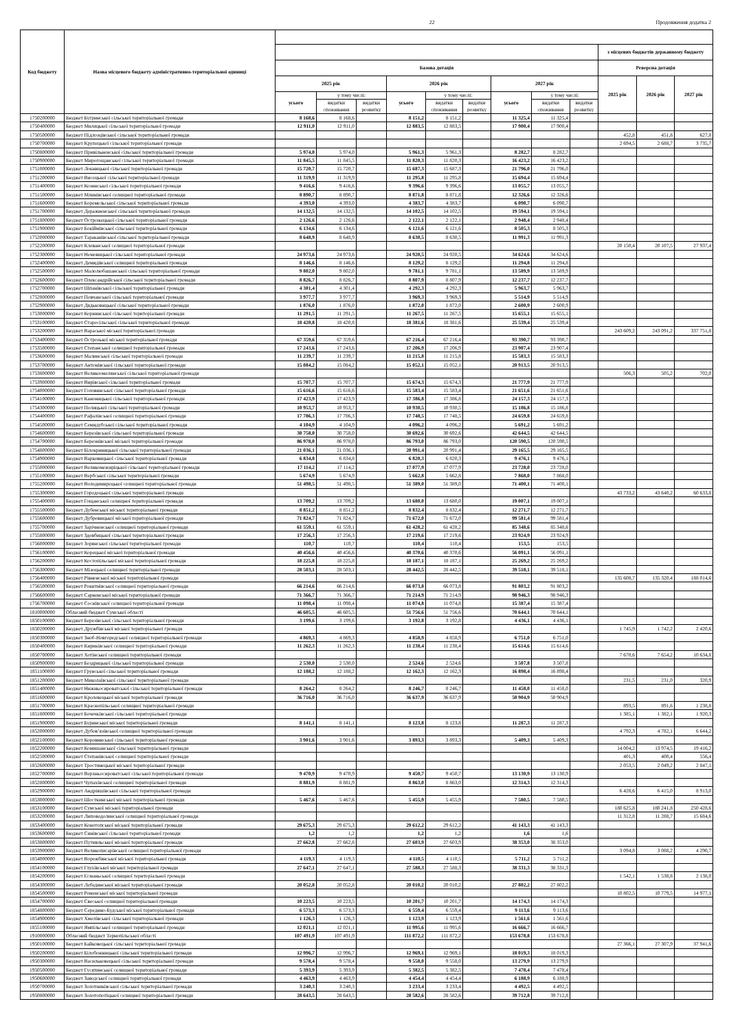22 Продовження додатка 2
| Код бюджету | Назва місцевого бюджету адміністративно-територіальної одиниці | | | | | | | | | | | | |
| --- | --- | --- | --- | --- | --- | --- | --- | --- | --- | --- | --- | --- | --- |
| | | | | | | | | | | | з місцевих бюджетів державному бюджету | | |
| | | Базова дотація | | | | | | | | | Реверсна дотація | | |
| | | 2025 рік | | | 2026 рік | | | 2027 рік | | | 2025 рік | 2026 рік | 2027 рік |
| | | усього | у тому числі: | | усього | у тому числі: | | усього | у тому числі: | | | | |
| | | | видатки споживання | видатки розвитку | | видатки споживання | видатки розвитку | | видатки споживання | видатки розвитку | | | |
| 1750200000 | Бюджет Бугринської сільської територіальної громади | 8 168,6 | 8 168,6 | | 8 151,2 | 8 151,2 | | 11 325,4 | 11 325,4 | | | | |
| 1750400000 | Бюджет Миляцької сільської територіальної громади | 12 911,0 | 12 911,0 | | 12 883,5 | 12 883,5 | | 17 900,4 | 17 900,4 | | | | |
| 1750500000 | Бюджет Підлозцівської сільської територіальної громади | | | | | | | | | | 452,8 | 451,8 | 627,8 |
| 1750700000 | Бюджет Крупецької сільської територіальної громади | | | | | | | | | | 2 694,5 | 2 688,7 | 3 735,7 |
| 1750800000 | Бюджет Привільненської сільської територіальної громади | 5 974,0 | 5 974,0 | | 5 961,3 | 5 961,3 | | 8 282,7 | 8 282,7 | | | | |
| 1750900000 | Бюджет Мирогощанської сільської територіальної громади | 11 845,5 | 11 845,5 | | 11 820,3 | 11 820,3 | | 16 423,2 | 16 423,2 | | | | |
| 1751000000 | Бюджет Локницької сільської територіальної громади | 15 720,7 | 15 720,7 | | 15 687,3 | 15 687,3 | | 21 796,0 | 21 796,0 | | | | |
| 1751200000 | Бюджет Висоцької сільської територіальної громади | 11 319,9 | 11 319,9 | | 11 295,8 | 11 295,8 | | 15 694,4 | 15 694,4 | | | | |
| 1751400000 | Бюджет Козинської сільської територіальної громади | 9 416,6 | 9 416,6 | | 9 396,6 | 9 396,6 | | 13 055,7 | 13 055,7 | | | | |
| 1751500000 | Бюджет Млинівської селищної територіальної громади | 8 890,7 | 8 890,7 | | 8 871,8 | 8 871,8 | | 12 326,6 | 12 326,6 | | | | |
| 1751600000 | Бюджет Боремельської сільської територіальної громади | 4 393,0 | 4 393,0 | | 4 383,7 | 4 383,7 | | 6 090,7 | 6 090,7 | | | | |
| 1751700000 | Бюджет Деражненської сільської територіальної громади | 14 132,5 | 14 132,5 | | 14 102,5 | 14 102,5 | | 19 594,1 | 19 594,1 | | | | |
| 1751800000 | Бюджет Острожецької сільської територіальної громади | 2 126,6 | 2 126,6 | | 2 122,1 | 2 122,1 | | 2 948,4 | 2 948,4 | | | | |
| 1751900000 | Бюджет Бокіймівської сільської територіальної громади | 6 134,6 | 6 134,6 | | 6 121,6 | 6 121,6 | | 8 505,3 | 8 505,3 | | | | |
| 1752000000 | Бюджет Тараканівської сільської територіальної громади | 8 648,9 | 8 648,9 | | 8 630,5 | 8 630,5 | | 11 991,3 | 11 991,3 | | | | |
| 1752200000 | Бюджет Клеванської селищної територіальної громади | | | | | | | | | | 20 150,4 | 20 107,5 | 27 937,4 |
| 1752300000 | Бюджет Немовицької сільської територіальної громади | 24 973,6 | 24 973,6 | | 24 920,5 | 24 920,5 | | 34 624,6 | 34 624,6 | | | | |
| 1752400000 | Бюджет Демидівської селищної територіальної громади | 8 146,6 | 8 146,6 | | 8 129,2 | 8 129,2 | | 11 294,8 | 11 294,8 | | | | |
| 1752500000 | Бюджет Малолюбашанської сільської територіальної громади | 9 802,0 | 9 802,0 | | 9 781,1 | 9 781,1 | | 13 589,9 | 13 589,9 | | | | |
| 1752600000 | Бюджет Олександрійської сільської територіальної громади | 8 826,7 | 8 826,7 | | 8 807,9 | 8 807,9 | | 12 237,7 | 12 237,7 | | | | |
| 1752700000 | Бюджет Шпанівської сільської територіальної громади | 4 301,4 | 4 301,4 | | 4 292,3 | 4 292,3 | | 5 963,7 | 5 963,7 | | | | |
| 1752800000 | Бюджет Повчанської сільської територіальної громади | 3 977,7 | 3 977,7 | | 3 969,3 | 3 969,3 | | 5 514,9 | 5 514,9 | | | | |
| 1752900000 | Бюджет Дядьковицької сільської територіальної громади | 1 876,0 | 1 876,0 | | 1 872,0 | 1 872,0 | | 2 600,9 | 2 600,9 | | | | |
| 1753000000 | Бюджет Корнинської сільської територіальної громади | 11 291,5 | 11 291,5 | | 11 267,5 | 11 267,5 | | 15 655,1 | 15 655,1 | | | | |
| 1753100000 | Бюджет Старосільської сільської територіальної громади | 18 420,8 | 18 420,8 | | 18 381,6 | 18 381,6 | | 25 539,4 | 25 539,4 | | | | |
| 1753200000 | Бюджет Вараської міської територіальної громади | | | | | | | | | | 243 609,2 | 243 091,2 | 337 751,8 |
| 1753400000 | Бюджет Острозької міської територіальної громади | 67 359,6 | 67 359,6 | | 67 216,4 | 67 216,4 | | 93 390,7 | 93 390,7 | | | | |
| 1753500000 | Бюджет Степанської селищної територіальної громади | 17 243,6 | 17 243,6 | | 17 206,9 | 17 206,9 | | 23 907,4 | 23 907,4 | | | | |
| 1753600000 | Бюджет Малинської сільської територіальної громади | 11 239,7 | 11 239,7 | | 11 215,8 | 11 215,8 | | 15 583,3 | 15 583,3 | | | | |
| 1753700000 | Бюджет Антонівської сільської територіальної громади | 15 084,2 | 15 084,2 | | 15 052,1 | 15 052,1 | | 20 913,5 | 20 913,5 | | | | |
| 1753800000 | Бюджет Великоомелянської сільської територіальної громади | | | | | | | | | | 506,3 | 505,2 | 702,0 |
| 1753900000 | Бюджет Вирівської сільської територіальної громади | 15 707,7 | 15 707,7 | | 15 674,3 | 15 674,3 | | 21 777,9 | 21 777,9 | | | | |
| 1754000000 | Бюджет Головинської сільської територіальної громади | 15 616,6 | 15 616,6 | | 15 583,4 | 15 583,4 | | 21 651,6 | 21 651,6 | | | | |
| 1754100000 | Бюджет Каноницької сільської територіальної громади | 17 423,9 | 17 423,9 | | 17 386,8 | 17 386,8 | | 24 157,3 | 24 157,3 | | | | |
| 1754300000 | Бюджет Полицької сільської територіальної громади | 10 953,7 | 10 953,7 | | 10 930,5 | 10 930,5 | | 15 186,8 | 15 186,8 | | | | |
| 1754400000 | Бюджет Рафалівської селищної територіальної громади | 17 786,3 | 17 786,3 | | 17 748,5 | 17 748,5 | | 24 659,8 | 24 659,8 | | | | |
| 1754500000 | Бюджет Семидубської сільської територіальної громади | 4 104,9 | 4 104,9 | | 4 096,2 | 4 096,2 | | 5 691,2 | 5 691,2 | | | | |
| 1754600000 | Бюджет Березівської сільської територіальної громади | 30 758,0 | 30 758,0 | | 30 692,6 | 30 692,6 | | 42 644,5 | 42 644,5 | | | | |
| 1754700000 | Бюджет Березнівської міської територіальної громади | 86 978,0 | 86 978,0 | | 86 793,0 | 86 793,0 | | 120 590,5 | 120 590,5 | | | | |
| 1754800000 | Бюджет Білокриницької сільської територіальної громади | 21 036,1 | 21 036,1 | | 20 991,4 | 20 991,4 | | 29 165,5 | 29 165,5 | | | | |
| 1754900000 | Бюджет Варковицької сільської територіальної громади | 6 834,8 | 6 834,8 | | 6 820,3 | 6 820,3 | | 9 476,1 | 9 476,1 | | | | |
| 1755000000 | Бюджет Великомежиріцької сільської територіальної громади | 17 114,2 | 17 114,2 | | 17 077,9 | 17 077,9 | | 23 728,0 | 23 728,0 | | | | |
| 1755100000 | Бюджет Вербської сільської територіальної громади | 5 674,9 | 5 674,9 | | 5 662,8 | 5 662,8 | | 7 868,0 | 7 868,0 | | | | |
| 1755200000 | Бюджет Володимирецької селищної територіальної громади | 51 498,5 | 51 498,5 | | 51 389,0 | 51 389,0 | | 71 400,1 | 71 400,1 | | | | |
| 1755300000 | Бюджет Городоцької сільської територіальної громади | | | | | | | | | | 43 733,2 | 43 640,2 | 60 633,8 |
| 1755400000 | Бюджет Гощанської селищної територіальної громади | 13 709,2 | 13 709,2 | | 13 680,0 | 13 680,0 | | 19 007,1 | 19 007,1 | | | | |
| 1755500000 | Бюджет Дубенської міської територіальної громади | 8 851,2 | 8 851,2 | | 8 832,4 | 8 832,4 | | 12 271,7 | 12 271,7 | | | | |
| 1755600000 | Бюджет Дубровицької міської територіальної громади | 71 824,7 | 71 824,7 | | 71 672,0 | 71 672,0 | | 99 581,4 | 99 581,4 | | | | |
| 1755700000 | Бюджет Зарічненської селищної територіальної громади | 61 559,1 | 61 559,1 | | 61 428,2 | 61 428,2 | | 85 348,6 | 85 348,6 | | | | |
| 1755800000 | Бюджет Здовбицької сільської територіальної громади | 17 256,3 | 17 256,3 | | 17 219,6 | 17 219,6 | | 23 924,9 | 23 924,9 | | | | |
| 1756000000 | Бюджет Зорянської сільської територіальної громади | 110,7 | 110,7 | | 110,4 | 110,4 | | 153,5 | 153,5 | | | | |
| 1756100000 | Бюджет Корецької міської територіальної громади | 40 456,6 | 40 456,6 | | 40 370,6 | 40 370,6 | | 56 091,1 | 56 091,1 | | | | |
| 1756200000 | Бюджет Костопільської міської територіальної громади | 18 225,8 | 18 225,8 | | 18 187,1 | 18 187,1 | | 25 269,2 | 25 269,2 | | | | |
| 1756300000 | Бюджет Мізоцької селищної територіальної громади | 28 503,1 | 28 503,1 | | 28 442,5 | 28 442,5 | | 39 518,1 | 39 518,1 | | | | |
| 1756400000 | Бюджет Рівненської міської територіальної громади | | | | | | | | | | 135 608,7 | 135 320,4 | 188 014,6 |
| 1756500000 | Бюджет Рокитнівської селищної територіальної громади | 66 214,6 | 66 214,6 | | 66 073,8 | 66 073,8 | | 91 803,2 | 91 803,2 | | | | |
| 1756600000 | Бюджет Сарненської міської територіальної громади | 71 366,7 | 71 366,7 | | 71 214,9 | 71 214,9 | | 98 946,3 | 98 946,3 | | | | |
| 1756700000 | Бюджет Соснівської селищної територіальної громади | 11 098,4 | 11 098,4 | | 11 074,8 | 11 074,8 | | 15 387,4 | 15 387,4 | | | | |
| 1810000000 | Обласний бюджет Сумської області | 46 605,5 | 46 605,5 | | 51 756,6 | 51 756,6 | | 70 644,1 | 70 644,1 | | | | |
| 1850100000 | Бюджет Березівської сільської територіальної громади | 3 199,6 | 3 199,6 | | 3 192,8 | 3 192,8 | | 4 436,1 | 4 436,1 | | | | |
| 1850200000 | Бюджет Дружбівської міської територіальної громади | | | | | | | | | | 1 745,9 | 1 742,2 | 2 420,6 |
| 1850300000 | Бюджет Зноб-Новгородської селищної територіальної громади | 4 869,3 | 4 869,3 | | 4 858,9 | 4 858,9 | | 6 751,0 | 6 751,0 | | | | |
| 1850400000 | Бюджет Кириківської селищної територіальної громади | 11 262,3 | 11 262,3 | | 11 238,4 | 11 238,4 | | 15 614,6 | 15 614,6 | | | | |
| 1850700000 | Бюджет Хотінської селищної територіальної громади | | | | | | | | | | 7 670,6 | 7 654,2 | 10 634,8 |
| 1850900000 | Бюджет Бездрицької сільської територіальної громади | 2 530,0 | 2 530,0 | | 2 524,6 | 2 524,6 | | 3 507,8 | 3 507,8 | | | | |
| 1851100000 | Бюджет Грунської сільської територіальної громади | 12 188,2 | 12 188,2 | | 12 162,3 | 12 162,3 | | 16 898,4 | 16 898,4 | | | | |
| 1851200000 | Бюджет Миколаївської сільської територіальної громади | | | | | | | | | | 231,5 | 231,0 | 320,9 |
| 1851400000 | Бюджет Нижньосироватської сільської територіальної громади | 8 264,2 | 8 264,2 | | 8 246,7 | 8 246,7 | | 11 458,0 | 11 458,0 | | | | |
| 1851600000 | Бюджет Кролевецької міської територіальної громади | 36 716,0 | 36 716,0 | | 36 637,9 | 36 637,9 | | 50 904,9 | 50 904,9 | | | | |
| 1851700000 | Бюджет Краснопільської селищної територіальної громади | | | | | | | | | | 893,5 | 891,6 | 1 238,8 |
| 1851800000 | Бюджет Бочечківської сільської територіальної громади | | | | | | | | | | 1 385,1 | 1 382,1 | 1 920,3 |
| 1851900000 | Бюджет Буринської міської територіальної громади | 8 141,1 | 8 141,1 | | 8 123,8 | 8 123,8 | | 11 287,3 | 11 287,3 | | | | |
| 1852000000 | Бюджет Дубов’язівської селищної територіальної громади | | | | | | | | | | 4 792,3 | 4 782,1 | 6 644,2 |
| 1852100000 | Бюджет Коровинської сільської територіальної громади | 3 901,6 | 3 901,6 | | 3 893,3 | 3 893,3 | | 5 409,3 | 5 409,3 | | | | |
| 1852200000 | Бюджет Комишанської сільської територіальної громади | | | | | | | | | | 14 004,2 | 13 974,5 | 19 416,2 |
| 1852500000 | Бюджет Степанівської селищної територіальної громади | | | | | | | | | | 401,3 | 400,4 | 556,4 |
| 1852600000 | Бюджет Тростянецької міської територіальної громади | | | | | | | | | | 2 053,5 | 2 049,2 | 2 847,1 |
| 1852700000 | Бюджет Верхньосироватської сільської територіальної громади | 9 470,9 | 9 470,9 | | 9 450,7 | 9 450,7 | | 13 130,9 | 13 130,9 | | | | |
| 1852800000 | Бюджет Чупахівської селищної територіальної громади | 8 881,9 | 8 881,9 | | 8 863,0 | 8 863,0 | | 12 314,3 | 12 314,3 | | | | |
| 1852900000 | Бюджет Андріяшівської сільської територіальної громади | | | | | | | | | | 6 428,6 | 6 415,0 | 8 913,0 |
| 1853000000 | Бюджет Шосткинської міської територіальної громади | 5 467,6 | 5 467,6 | | 5 455,9 | 5 455,9 | | 7 580,5 | 7 580,5 | | | | |
| 1853100000 | Бюджет Сумської міської територіальної громади | | | | | | | | | | 180 625,8 | 180 241,8 | 250 428,6 |
| 1853200000 | Бюджет Липоводолинської селищної територіальної громади | | | | | | | | | | 11 312,8 | 11 288,7 | 15 684,6 |
| 1853400000 | Бюджет Конотопської міської територіальної громади | 29 675,3 | 29 675,3 | | 29 612,2 | 29 612,2 | | 41 143,3 | 41 143,3 | | | | |
| 1853600000 | Бюджет Синівської сільської територіальної громади | 1,2 | 1,2 | | 1,2 | 1,2 | | 1,6 | 1,6 | | | | |
| 1853800000 | Бюджет Путивльської міської територіальної громади | 27 662,8 | 27 662,8 | | 27 603,9 | 27 603,9 | | 38 353,0 | 38 353,0 | | | | |
| 1853900000 | Бюджет Великописарівської селищної територіальної громади | | | | | | | | | | 3 094,8 | 3 088,2 | 4 290,7 |
| 1854000000 | Бюджет Ворожбянської міської територіальної громади | 4 119,3 | 4 119,3 | | 4 110,5 | 4 110,5 | | 5 711,2 | 5 711,2 | | | | |
| 1854100000 | Бюджет Глухівської міської територіальної громади | 27 647,1 | 27 647,1 | | 27 588,3 | 27 588,3 | | 38 331,3 | 38 331,3 | | | | |
| 1854200000 | Бюджет Есманьської селищної територіальної громади | | | | | | | | | | 1 542,1 | 1 538,8 | 2 138,0 |
| 1854300000 | Бюджет Лебединської міської територіальної громади | 20 052,8 | 20 052,8 | | 20 010,2 | 20 010,2 | | 27 802,2 | 27 802,2 | | | | |
| 1854500000 | Бюджет Роменської міської територіальної громади | | | | | | | | | | 10 802,5 | 10 779,5 | 14 977,1 |
| 1854700000 | Бюджет Свеської селищної територіальної громади | 10 223,5 | 10 223,5 | | 10 201,7 | 10 201,7 | | 14 174,3 | 14 174,3 | | | | |
| 1854800000 | Бюджет Середино-Будської міської територіальної громади | 6 573,3 | 6 573,3 | | 6 559,4 | 6 559,4 | | 9 113,6 | 9 113,6 | | | | |
| 1854900000 | Бюджет Хмелівської сільської територіальної громади | 1 126,3 | 1 126,3 | | 1 123,9 | 1 123,9 | | 1 561,6 | 1 561,6 | | | | |
| 1855100000 | Бюджет Ямпільської селищної територіальної громади | 12 021,1 | 12 021,1 | | 11 995,6 | 11 995,6 | | 16 666,7 | 16 666,7 | | | | |
| 1910000000 | Обласний бюджет Тернопільської області | 107 491,9 | 107 491,9 | | 111 872,2 | 111 872,2 | | 153 678,8 | 153 678,8 | | | | |
| 1950100000 | Бюджет Байковецької сільської територіальної громади | | | | | | | | | | 27 366,1 | 27 307,9 | 37 941,6 |
| 1950200000 | Бюджет Білобожницької сільської територіальної громади | 12 996,7 | 12 996,7 | | 12 969,1 | 12 969,1 | | 18 019,3 | 18 019,3 | | | | |
| 1950300000 | Бюджет Васильковецької сільської територіальної громади | 9 578,4 | 9 578,4 | | 9 558,0 | 9 558,0 | | 13 279,9 | 13 279,9 | | | | |
| 1950500000 | Бюджет Гусятинської селищної територіальної громади | 5 393,9 | 5 393,9 | | 5 382,5 | 5 382,5 | | 7 478,4 | 7 478,4 | | | | |
| 1950600000 | Бюджет Заводської селищної територіальної громади | 4 463,9 | 4 463,9 | | 4 454,4 | 4 454,4 | | 6 188,9 | 6 188,9 | | | | |
| 1950700000 | Бюджет Золотниківської сільської територіальної громади | 3 240,3 | 3 240,3 | | 3 233,4 | 3 233,4 | | 4 492,5 | 4 492,5 | | | | |
| 1950800000 | Бюджет Золотопотіцької селищної територіальної громади | 28 643,5 | 28 643,5 | | 28 582,6 | 28 582,6 | | 39 712,8 | 39 712,8 | | | | |